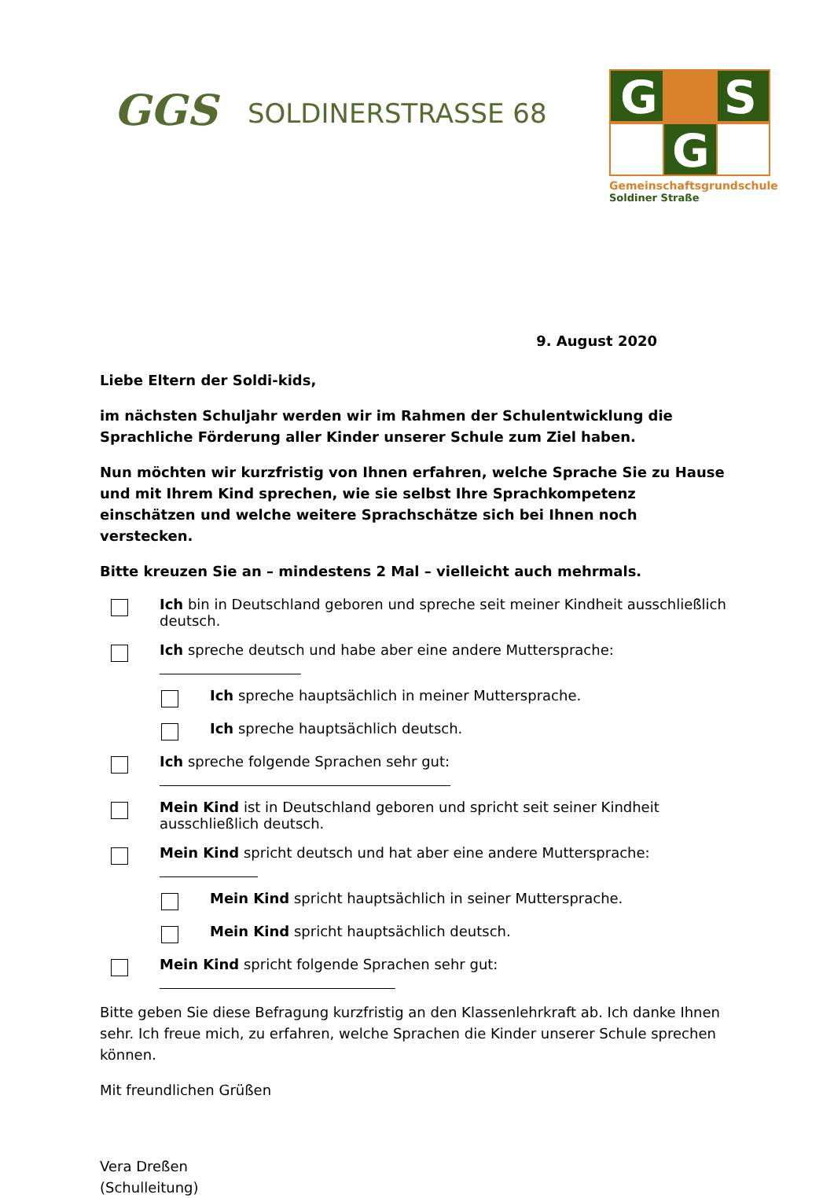GGS
SOLDINERSTRASSE 68
G
S
G
Gemeinschaftsgrundschule
Soldiner Straße
9. August 2020
Liebe Eltern der Soldi-kids,
im nächsten Schuljahr werden wir im Rahmen der Schulentwicklung die Sprachliche Förderung aller Kinder unserer Schule zum Ziel haben.
Nun möchten wir kurzfristig von Ihnen erfahren, welche Sprache Sie zu Hause und mit Ihrem Kind sprechen, wie sie selbst Ihre Sprachkompetenz einschätzen und welche weitere Sprachschätze sich bei Ihnen noch verstecken.
Bitte kreuzen Sie an – mindestens 2 Mal – vielleicht auch mehrmals.
Ich bin in Deutschland geboren und spreche seit meiner Kindheit ausschließlich deutsch.
Ich spreche deutsch und habe aber eine andere Muttersprache:
Ich spreche hauptsächlich in meiner Muttersprache.
Ich spreche hauptsächlich deutsch.
Ich spreche folgende Sprachen sehr gut:
Mein Kind ist in Deutschland geboren und spricht seit seiner Kindheit ausschließlich deutsch.
Mein Kind spricht deutsch und hat aber eine andere Muttersprache:
Mein Kind spricht hauptsächlich in seiner Muttersprache.
Mein Kind spricht hauptsächlich deutsch.
Mein Kind spricht folgende Sprachen sehr gut:
Bitte geben Sie diese Befragung kurzfristig an den Klassenlehrkraft ab. Ich danke Ihnen sehr. Ich freue mich, zu erfahren, welche Sprachen die Kinder unserer Schule sprechen können.
Mit freundlichen Grüßen
Vera Dreßen
(Schulleitung)